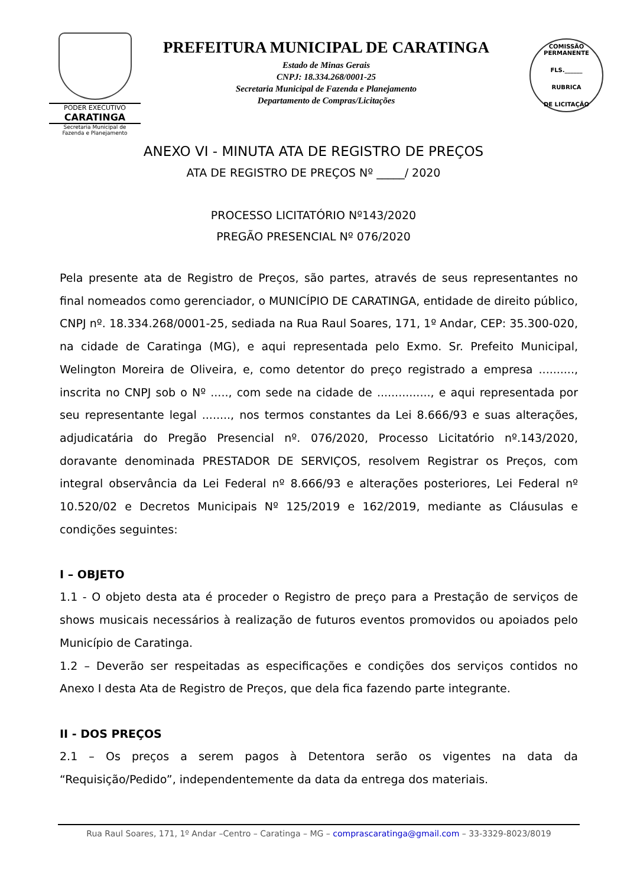PODER EXECUTIVO
CARATINGA
Secretaria Municipal de
Fazenda e Planejamento
PREFEITURA MUNICIPAL DE CARATINGA
Estado de Minas Gerais
CNPJ: 18.334.268/0001-25
Secretaria Municipal de Fazenda e Planejamento
Departamento de Compras/Licitações
COMISSÃO PERMANENTE
FLS.______
RUBRICA
DE LICITAÇÃO
ANEXO VI - MINUTA ATA DE REGISTRO DE PREÇOS
ATA DE REGISTRO DE PREÇOS Nº _____/ 2020
PROCESSO LICITATÓRIO Nº143/2020
PREGÃO PRESENCIAL Nº 076/2020
Pela presente ata de Registro de Preços, são partes, através de seus representantes no final nomeados como gerenciador, o MUNICÍPIO DE CARATINGA, entidade de direito público, CNPJ nº. 18.334.268/0001-25, sediada na Rua Raul Soares, 171, 1º Andar, CEP: 35.300-020, na cidade de Caratinga (MG), e aqui representada pelo Exmo. Sr. Prefeito Municipal, Welington Moreira de Oliveira, e, como detentor do preço registrado a empresa .........., inscrita no CNPJ sob o Nº ....., com sede na cidade de ..............., e aqui representada por seu representante legal ........, nos termos constantes da Lei 8.666/93 e suas alterações, adjudicatária do Pregão Presencial nº. 076/2020, Processo Licitatório nº.143/2020, doravante denominada PRESTADOR DE SERVIÇOS, resolvem Registrar os Preços, com integral observância da Lei Federal nº 8.666/93 e alterações posteriores, Lei Federal nº 10.520/02 e Decretos Municipais Nº 125/2019 e 162/2019, mediante as Cláusulas e condições seguintes:
I – OBJETO
1.1 - O objeto desta ata é proceder o Registro de preço para a Prestação de serviços de shows musicais necessários à realização de futuros eventos promovidos ou apoiados pelo Município de Caratinga.
1.2 – Deverão ser respeitadas as especificações e condições dos serviços contidos no Anexo I desta Ata de Registro de Preços, que dela fica fazendo parte integrante.
II - DOS PREÇOS
2.1 – Os preços a serem pagos à Detentora serão os vigentes na data da “Requisição/Pedido”, independentemente da data da entrega dos materiais.
Rua Raul Soares, 171, 1º Andar –Centro – Caratinga – MG – comprascaratinga@gmail.com – 33-3329-8023/8019